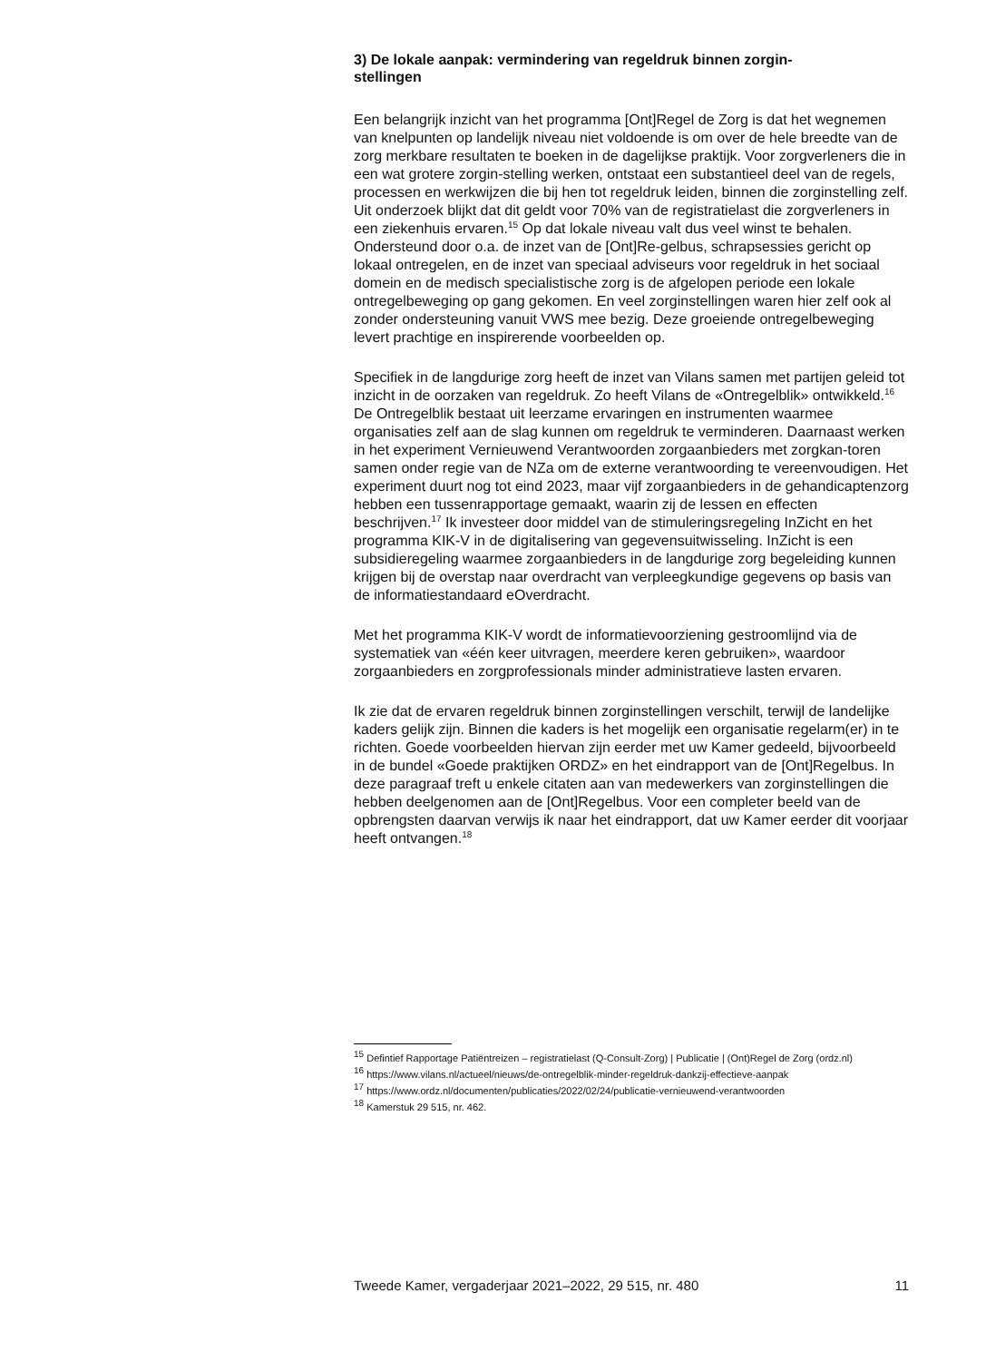3) De lokale aanpak: vermindering van regeldruk binnen zorgin-
stellingen
Een belangrijk inzicht van het programma [Ont]Regel de Zorg is dat het wegnemen van knelpunten op landelijk niveau niet voldoende is om over de hele breedte van de zorg merkbare resultaten te boeken in de dagelijkse praktijk. Voor zorgverleners die in een wat grotere zorgin-stelling werken, ontstaat een substantieel deel van de regels, processen en werkwijzen die bij hen tot regeldruk leiden, binnen die zorginstelling zelf. Uit onderzoek blijkt dat dit geldt voor 70% van de registratielast die zorgverleners in een ziekenhuis ervaren.<sup>15</sup> Op dat lokale niveau valt dus veel winst te behalen. Ondersteund door o.a. de inzet van de [Ont]Re-gelbus, schrapsessies gericht op lokaal ontregelen, en de inzet van speciaal adviseurs voor regeldruk in het sociaal domein en de medisch specialistische zorg is de afgelopen periode een lokale ontregelbeweging op gang gekomen. En veel zorginstellingen waren hier zelf ook al zonder ondersteuning vanuit VWS mee bezig. Deze groeiende ontregelbeweging levert prachtige en inspirerende voorbeelden op.
Specifiek in de langdurige zorg heeft de inzet van Vilans samen met partijen geleid tot inzicht in de oorzaken van regeldruk. Zo heeft Vilans de «Ontregelblik» ontwikkeld.<sup>16</sup> De Ontregelblik bestaat uit leerzame ervaringen en instrumenten waarmee organisaties zelf aan de slag kunnen om regeldruk te verminderen. Daarnaast werken in het experiment Vernieuwend Verantwoorden zorgaanbieders met zorgkan-toren samen onder regie van de NZa om de externe verantwoording te vereenvoudigen. Het experiment duurt nog tot eind 2023, maar vijf zorgaanbieders in de gehandicaptenzorg hebben een tussenrapportage gemaakt, waarin zij de lessen en effecten beschrijven.<sup>17</sup> Ik investeer door middel van de stimuleringsregeling InZicht en het programma KIK-V in de digitalisering van gegevensuitwisseling. InZicht is een subsidieregeling waarmee zorgaanbieders in de langdurige zorg begeleiding kunnen krijgen bij de overstap naar overdracht van verpleegkundige gegevens op basis van de informatiestandaard eOverdracht.
Met het programma KIK-V wordt de informatievoorziening gestroomlijnd via de systematiek van «één keer uitvragen, meerdere keren gebruiken», waardoor zorgaanbieders en zorgprofessionals minder administratieve lasten ervaren.
Ik zie dat de ervaren regeldruk binnen zorginstellingen verschilt, terwijl de landelijke kaders gelijk zijn. Binnen die kaders is het mogelijk een organisatie regelarm(er) in te richten. Goede voorbeelden hiervan zijn eerder met uw Kamer gedeeld, bijvoorbeeld in de bundel «Goede praktijken ORDZ» en het eindrapport van de [Ont]Regelbus. In deze paragraaf treft u enkele citaten aan van medewerkers van zorginstellingen die hebben deelgenomen aan de [Ont]Regelbus. Voor een completer beeld van de opbrengsten daarvan verwijs ik naar het eindrapport, dat uw Kamer eerder dit voorjaar heeft ontvangen.<sup>18</sup>
<sup>15</sup> Defintief Rapportage Patiëntreizen – registratielast (Q-Consult-Zorg) | Publicatie | (Ont)Regel de Zorg (ordz.nl)
<sup>16</sup> https://www.vilans.nl/actueel/nieuws/de-ontregelblik-minder-regeldruk-dankzij-effectieve-aanpak
<sup>17</sup> https://www.ordz.nl/documenten/publicaties/2022/02/24/publicatie-vernieuwend-verantwoorden
<sup>18</sup> Kamerstuk 29 515, nr. 462.
Tweede Kamer, vergaderjaar 2021–2022, 29 515, nr. 480 11